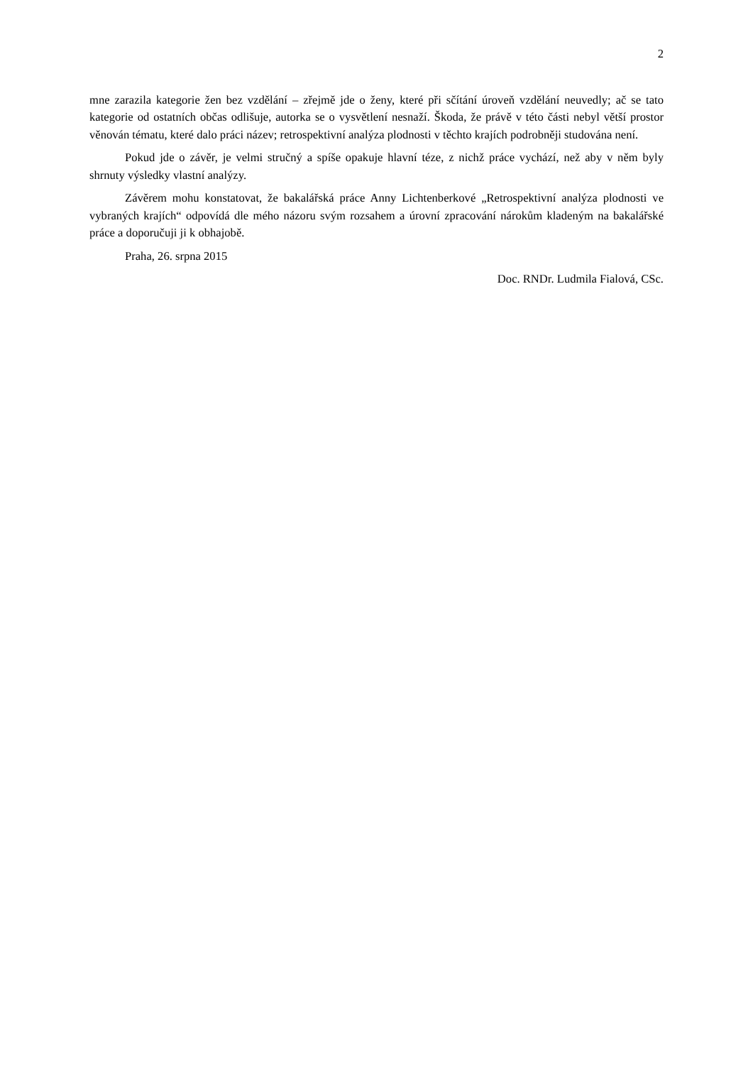2
mne zarazila kategorie žen bez vzdělání – zřejmě jde o ženy, které při sčítání úroveň vzdělání neuvedly; ač se tato kategorie od ostatních občas odlišuje, autorka se o vysvětlení nesnaží. Škoda, že právě v této části nebyl větší prostor věnován tématu, které dalo práci název; retrospektivní analýza plodnosti v těchto krajích podrobněji studována není.
Pokud jde o závěr, je velmi stručný a spíše opakuje hlavní téze, z nichž práce vychází, než aby v něm byly shrnuty výsledky vlastní analýzy.
Závěrem mohu konstatovat, že bakalářská práce Anny Lichtenberkové „Retrospektivní analýza plodnosti ve vybraných krajích“ odpovídá dle mého názoru svým rozsahem a úrovní zpracování nárokům kladeným na bakalářské práce a doporučuji ji k obhajobě.
Praha, 26. srpna 2015
Doc. RNDr. Ludmila Fialová, CSc.